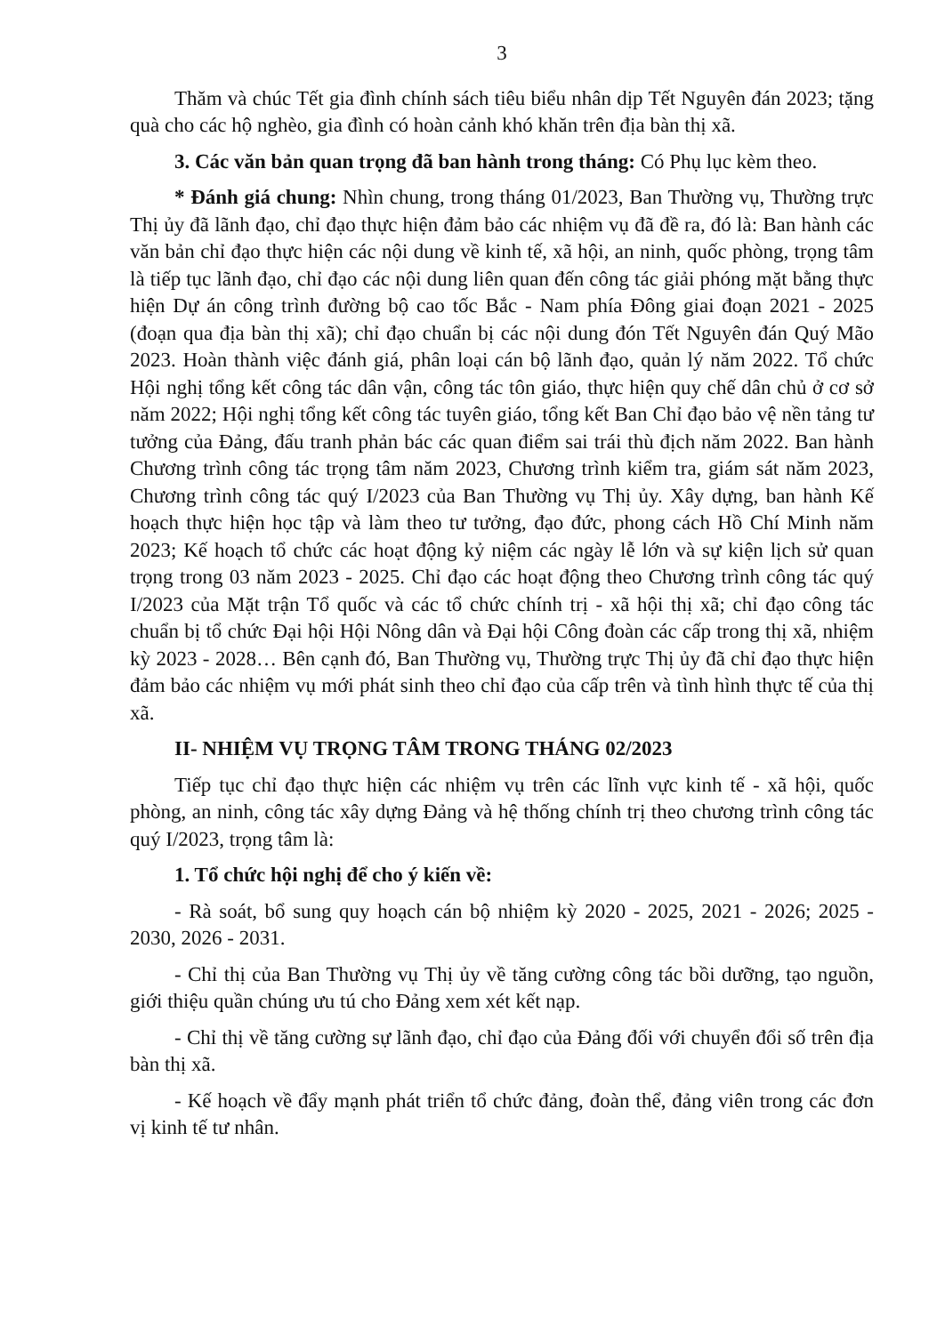3
Thăm và chúc Tết gia đình chính sách tiêu biểu nhân dịp Tết Nguyên đán 2023; tặng quà cho các hộ nghèo, gia đình có hoàn cảnh khó khăn trên địa bàn thị xã.
3. Các văn bản quan trọng đã ban hành trong tháng: Có Phụ lục kèm theo.
* Đánh giá chung: Nhìn chung, trong tháng 01/2023, Ban Thường vụ, Thường trực Thị ủy đã lãnh đạo, chỉ đạo thực hiện đảm bảo các nhiệm vụ đã đề ra, đó là: Ban hành các văn bản chỉ đạo thực hiện các nội dung về kinh tế, xã hội, an ninh, quốc phòng, trọng tâm là tiếp tục lãnh đạo, chỉ đạo các nội dung liên quan đến công tác giải phóng mặt bằng thực hiện Dự án công trình đường bộ cao tốc Bắc - Nam phía Đông giai đoạn 2021 - 2025 (đoạn qua địa bàn thị xã); chỉ đạo chuẩn bị các nội dung đón Tết Nguyên đán Quý Mão 2023. Hoàn thành việc đánh giá, phân loại cán bộ lãnh đạo, quản lý năm 2022. Tổ chức Hội nghị tổng kết công tác dân vận, công tác tôn giáo, thực hiện quy chế dân chủ ở cơ sở năm 2022; Hội nghị tổng kết công tác tuyên giáo, tổng kết Ban Chỉ đạo bảo vệ nền tảng tư tưởng của Đảng, đấu tranh phản bác các quan điểm sai trái thù địch năm 2022. Ban hành Chương trình công tác trọng tâm năm 2023, Chương trình kiểm tra, giám sát năm 2023, Chương trình công tác quý I/2023 của Ban Thường vụ Thị ủy. Xây dựng, ban hành Kế hoạch thực hiện học tập và làm theo tư tưởng, đạo đức, phong cách Hồ Chí Minh năm 2023; Kế hoạch tổ chức các hoạt động kỷ niệm các ngày lễ lớn và sự kiện lịch sử quan trọng trong 03 năm 2023 - 2025. Chỉ đạo các hoạt động theo Chương trình công tác quý I/2023 của Mặt trận Tổ quốc và các tổ chức chính trị - xã hội thị xã; chỉ đạo công tác chuẩn bị tổ chức Đại hội Hội Nông dân và Đại hội Công đoàn các cấp trong thị xã, nhiệm kỳ 2023 - 2028… Bên cạnh đó, Ban Thường vụ, Thường trực Thị ủy đã chỉ đạo thực hiện đảm bảo các nhiệm vụ mới phát sinh theo chỉ đạo của cấp trên và tình hình thực tế của thị xã.
II- NHIỆM VỤ TRỌNG TÂM TRONG THÁNG 02/2023
Tiếp tục chỉ đạo thực hiện các nhiệm vụ trên các lĩnh vực kinh tế - xã hội, quốc phòng, an ninh, công tác xây dựng Đảng và hệ thống chính trị theo chương trình công tác quý I/2023, trọng tâm là:
1. Tổ chức hội nghị để cho ý kiến về:
- Rà soát, bổ sung quy hoạch cán bộ nhiệm kỳ 2020 - 2025, 2021 - 2026; 2025 - 2030, 2026 - 2031.
- Chỉ thị của Ban Thường vụ Thị ủy về tăng cường công tác bồi dưỡng, tạo nguồn, giới thiệu quần chúng ưu tú cho Đảng xem xét kết nạp.
- Chỉ thị về tăng cường sự lãnh đạo, chỉ đạo của Đảng đối với chuyển đổi số trên địa bàn thị xã.
- Kế hoạch về đẩy mạnh phát triển tổ chức đảng, đoàn thể, đảng viên trong các đơn vị kinh tế tư nhân.